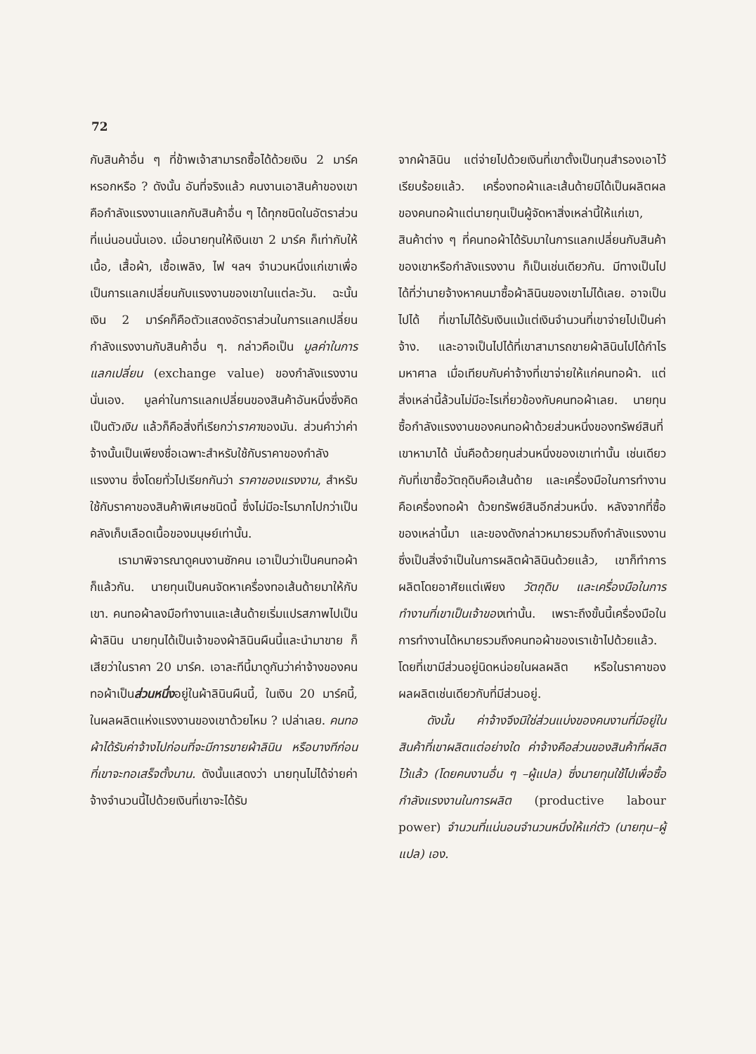72
กับสินค้าอื่น ๆ ที่ข้าพเจ้าสามารถซื้อได้ด้วยเงิน 2 มาร์คหรอกหรือ ? ดังนั้น อันที่จริงแล้ว คนงานเอาสินค้าของเขาคือกำลังแรงงานแลกกับสินค้าอื่น ๆ ได้ทุกชนิดในอัตราส่วนที่แน่นอนนั่นเอง. เมื่อนายทุนให้เงินเขา 2 มาร์ค ก็เท่ากับให้เนื้อ, เสื้อผ้า, เชื้อเพลิง, ไฟ ฯลฯ จำนวนหนึ่งแก่เขาเพื่อเป็นการแลกเปลี่ยนกับแรงงานของเขาในแต่ละวัน. ฉะนั้น เงิน 2 มาร์คก็คือตัวแสดงอัตราส่วนในการแลกเปลี่ยนกำลังแรงงานกับสินค้าอื่น ๆ. กล่าวคือเป็น มูลค่าในการแลกเปลี่ยน (exchange value) ของกำลังแรงงานนั่นเอง. มูลค่าในการแลกเปลี่ยนของสินค้าอันหนึ่งซึ่งคิดเป็นตัวเงิน แล้วก็คือสิ่งที่เรียกว่าราคาของมัน. ส่วนคำว่าค่าจ้างนั้นเป็นเพียงชื่อเฉพาะสำหรับใช้กับราคาของกำลังแรงงาน ซึ่งโดยทั่วไปเรียกกันว่า ราคาของแรงงาน, สำหรับใช้กับราคาของสินค้าพิเศษชนิดนี้ ซึ่งไม่มีอะไรมากไปกว่าเป็นคลังเก็บเลือดเนื้อของมนุษย์เท่านั้น.
เรามาพิจารณาดูคนงานซักคน เอาเป็นว่าเป็นคนทอผ้าก็แล้วกัน. นายทุนเป็นคนจัดหาเครื่องทอเส้นด้ายมาให้กับเขา. คนทอผ้าลงมือทำงานและเส้นด้ายเริ่มแปรสภาพไปเป็นผ้าลินิน นายทุนได้เป็นเจ้าของผ้าลินินผืนนี้และนำมาขาย ก็เสียว่าในราคา 20 มาร์ค. เอาละทีนี้มาดูกันว่าค่าจ้างของคนทอผ้าเป็นส่วนหนึ่งอยู่ในผ้าลินินผืนนี้, ในเงิน 20 มาร์คนี้, ในผลผลิตแห่งแรงงานของเขาด้วยไหม ? เปล่าเลย. คนทอผ้าได้รับค่าจ้างไปก่อนที่จะมีการขายผ้าลินิน หรือบางทีก่อนที่เขาจะทอเสร็จตั้งนาน. ดังนั้นแสดงว่า นายทุนไม่ได้จ่ายค่าจ้างจำนวนนี้ไปด้วยเงินที่เขาจะได้รับ
จากผ้าลินิน แต่จ่ายไปด้วยเงินที่เขาตั้งเป็นทุนสำรองเอาไว้เรียบร้อยแล้ว. เครื่องทอผ้าและเส้นด้ายมิได้เป็นผลิตผลของคนทอผ้าแต่นายทุนเป็นผู้จัดหาสิ่งเหล่านี้ให้แก่เขา, สินค้าต่าง ๆ ที่คนทอผ้าได้รับมาในการแลกเปลี่ยนกับสินค้าของเขาหรือกำลังแรงงาน ก็เป็นเช่นเดียวกัน. มีทางเป็นไปได้ที่ว่านายจ้างหาคนมาซื้อผ้าลินินของเขาไม่ได้เลย. อาจเป็นไปได้ ที่เขาไม่ได้รับเงินแม้แต่เงินจำนวนที่เขาจ่ายไปเป็นค่าจ้าง. และอาจเป็นไปได้ที่เขาสามารถขายผ้าลินินไปได้กำไรมหาศาล เมื่อเทียบกับค่าจ้างที่เขาจ่ายให้แก่คนทอผ้า. แต่สิ่งเหล่านี้ล้วนไม่มีอะไรเกี่ยวข้องกับคนทอผ้าเลย. นายทุนซื้อกำลังแรงงานของคนทอผ้าด้วยส่วนหนึ่งของทรัพย์สินที่เขาหามาได้ นั่นคือด้วยทุนส่วนหนึ่งของเขาเท่านั้น เช่นเดียวกับที่เขาซื้อวัตถุดิบคือเส้นด้าย และเครื่องมือในการทำงานคือเครื่องทอผ้า ด้วยทรัพย์สินอีกส่วนหนึ่ง. หลังจากที่ซื้อของเหล่านี้มา และของดังกล่าวหมายรวมถึงกำลังแรงงานซึ่งเป็นสิ่งจำเป็นในการผลิตผ้าลินินด้วยแล้ว, เขาก็ทำการผลิตโดยอาศัยแต่เพียง วัตถุดิบ และเครื่องมือในการทำงานที่เขาเป็นเจ้าของเท่านั้น. เพราะถึงขั้นนี้เครื่องมือในการทำงานได้หมายรวมถึงคนทอผ้าของเราเข้าไปด้วยแล้ว. โดยที่เขามีส่วนอยู่นิดหน่อยในผลผลิต หรือในราคาของผลผลิตเช่นเดียวกับที่มีส่วนอยู่.
ดังนั้น ค่าจ้างจึงมิใช่ส่วนแบ่งของคนงานที่มีอยู่ในสินค้าที่เขาผลิตแต่อย่างใด ค่าจ้างคือส่วนของสินค้าที่ผลิตไว้แล้ว (โดยคนงานอื่น ๆ –ผู้แปล) ซึ่งนายทุนใช้ไปเพื่อซื้อกำลังแรงงานในการผลิต (productive labour power) จำนวนที่แน่นอนจำนวนหนึ่งให้แก่ตัว (นายทุน–ผู้แปล) เอง.